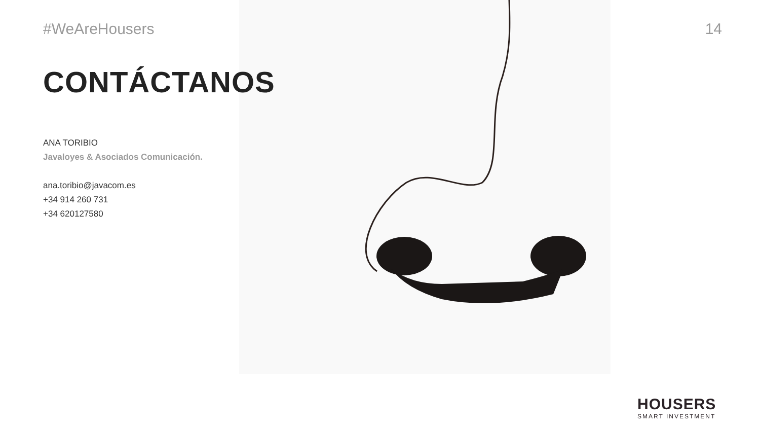#WeAreHousers 14
CONTÁCTANOS
ANA TORIBIO
Javaloyes & Asociados Comunicación.
ana.toribio@javacom.es
+34 914 260 731
+34 620127580
HOUSERS
SMART INVESTMENT